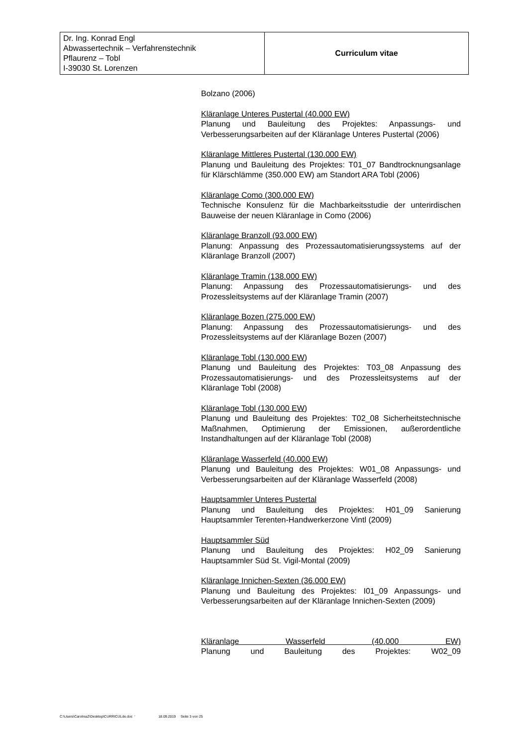| Dr. Ing. Konrad Engl Abwassertechnik – Verfahrenstechnik Pflaurenz – Tobl I-39030 St. Lorenzen | Curriculum vitae |
Bolzano (2006)
Kläranlage Unteres Pustertal (40.000 EW)
Planung und Bauleitung des Projektes: Anpassungs- und Verbesserungsarbeiten auf der Kläranlage Unteres Pustertal (2006)
Kläranlage Mittleres Pustertal (130.000 EW)
Planung und Bauleitung des Projektes: T01_07 Bandtrocknungsanlage für Klärschlämme (350.000 EW) am Standort ARA Tobl (2006)
Kläranlage Como (300.000 EW)
Technische Konsulenz für die Machbarkeitsstudie der unterirdischen Bauweise der neuen Kläranlage in Como (2006)
Kläranlage Branzoll (93.000 EW)
Planung: Anpassung des Prozessautomatisierungssystems auf der Kläranlage Branzoll (2007)
Kläranlage Tramin (138.000 EW)
Planung: Anpassung des Prozessautomatisierungs- und des Prozessleitsystems auf der Kläranlage Tramin (2007)
Kläranlage Bozen (275.000 EW)
Planung: Anpassung des Prozessautomatisierungs- und des Prozessleitsystems auf der Kläranlage Bozen (2007)
Kläranlage Tobl (130.000 EW)
Planung und Bauleitung des Projektes: T03_08 Anpassung des Prozessautomatisierungs- und des Prozessleitsystems auf der Kläranlage Tobl (2008)
Kläranlage Tobl (130.000 EW)
Planung und Bauleitung des Projektes: T02_08 Sicherheitstechnische Maßnahmen, Optimierung der Emissionen, außerordentliche Instandhaltungen auf der Kläranlage Tobl (2008)
Kläranlage Wasserfeld (40.000 EW)
Planung und Bauleitung des Projektes: W01_08 Anpassungs- und Verbesserungsarbeiten auf der Kläranlage Wasserfeld (2008)
Hauptsammler Unteres Pustertal
Planung und Bauleitung des Projektes: H01_09 Sanierung Hauptsammler Terenten-Handwerkerzone Vintl (2009)
Hauptsammler Süd
Planung und Bauleitung des Projektes: H02_09 Sanierung Hauptsammler Süd St. Vigil-Montal (2009)
Kläranlage Innichen-Sexten (36.000 EW)
Planung und Bauleitung des Projektes: I01_09 Anpassungs- und Verbesserungsarbeiten auf der Kläranlage Innichen-Sexten (2009)
Kläranlage Wasserfeld (40.000 EW)
Planung und Bauleitung des Projektes: W02_09
C:\Users\CarolinaZ\Desktop\CURRICULde.doc ' 18.09.2019 Seite 3 von 25